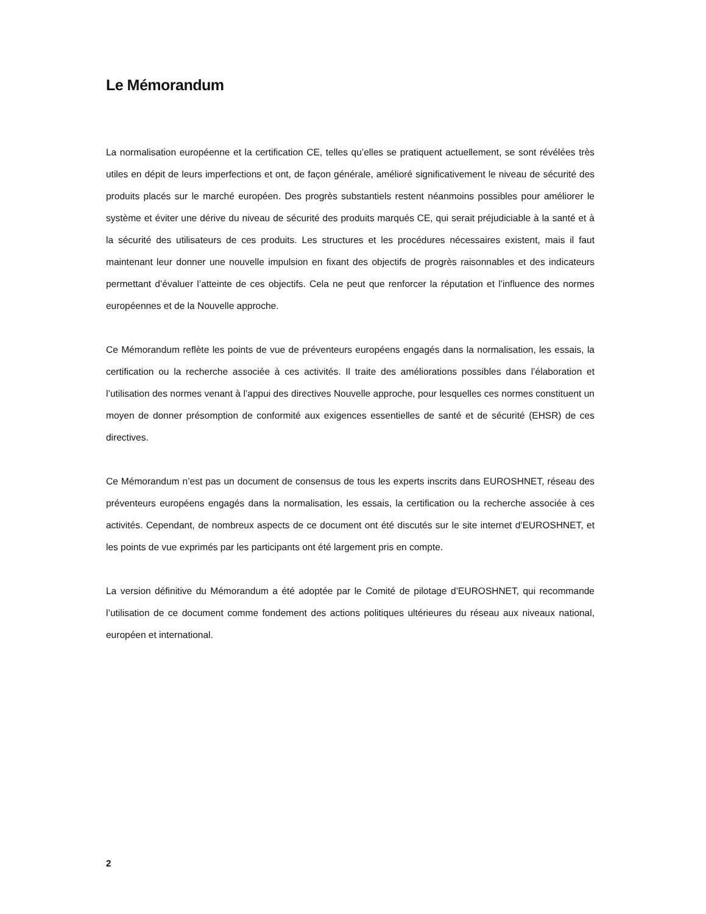Le Mémorandum
La normalisation européenne et la certification CE, telles qu’elles se pratiquent actuellement, se sont révélées très utiles en dépit de leurs imperfections et ont, de façon générale, amélioré significativement le niveau de sécurité des produits placés sur le marché européen. Des progrès substantiels restent néanmoins possibles pour améliorer le système et éviter une dérive du niveau de sécurité des produits marqués CE, qui serait préjudiciable à la santé et à la sécurité des utilisateurs de ces produits. Les structures et les procédures nécessaires existent, mais il faut maintenant leur donner une nouvelle impulsion en fixant des objectifs de progrès raisonnables et des indicateurs permettant d’évaluer l’atteinte de ces objectifs. Cela ne peut que renforcer la réputation et l’influence des normes européennes et de la Nouvelle approche.
Ce Mémorandum reflète les points de vue de préventeurs européens engagés dans la normalisation, les essais, la certification ou la recherche associée à ces activités. Il traite des améliorations possibles dans l’élaboration et l’utilisation des normes venant à l’appui des directives Nouvelle approche, pour lesquelles ces normes constituent un moyen de donner présomption de conformité aux exigences essentielles de santé et de sécurité (EHSR) de ces directives.
Ce Mémorandum n’est pas un document de consensus de tous les experts inscrits dans EUROSHNET, réseau des préventeurs européens engagés dans la normalisation, les essais, la certification ou la recherche associée à ces activités. Cependant, de nombreux aspects de ce document ont été discutés sur le site internet d’EUROSHNET, et les points de vue exprimés par les participants ont été largement pris en compte.
La version définitive du Mémorandum a été adoptée par le Comité de pilotage d’EUROSHNET, qui recommande l’utilisation de ce document comme fondement des actions politiques ultérieures du réseau aux niveaux national, européen et international.
2